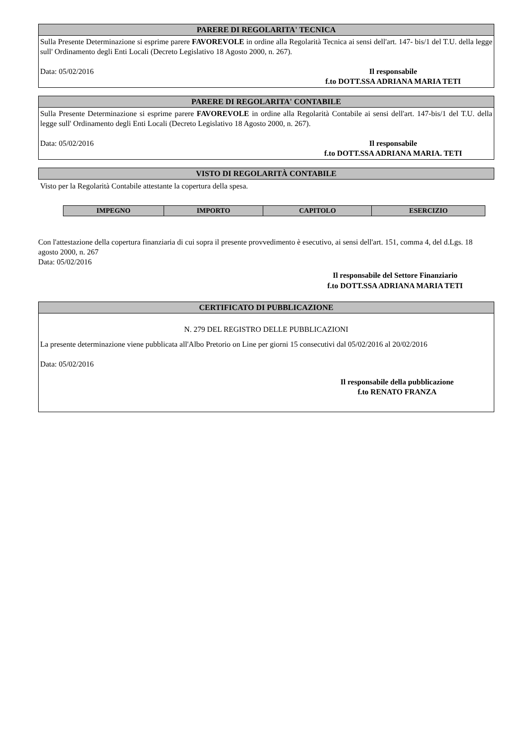PARERE DI REGOLARITA' TECNICA
Sulla Presente Determinazione si esprime parere FAVOREVOLE in ordine alla Regolarità Tecnica ai sensi dell'art. 147- bis/1 del T.U. della legge sull' Ordinamento degli Enti Locali (Decreto Legislativo 18 Agosto 2000, n. 267).
Data: 05/02/2016 Il responsabile
f.to DOTT.SSA ADRIANA MARIA TETI
PARERE DI REGOLARITA' CONTABILE
Sulla Presente Determinazione si esprime parere FAVOREVOLE in ordine alla Regolarità Contabile ai sensi dell'art. 147-bis/1 del T.U. della legge sull' Ordinamento degli Enti Locali (Decreto Legislativo 18 Agosto 2000, n. 267).
Data: 05/02/2016 Il responsabile
f.to DOTT.SSA ADRIANA MARIA. TETI
VISTO DI REGOLARITÀ CONTABILE
Visto per la Regolarità Contabile attestante la copertura della spesa.
| IMPEGNO | IMPORTO | CAPITOLO | ESERCIZIO |
| --- | --- | --- | --- |
Con l'attestazione della copertura finanziaria di cui sopra il presente provvedimento è esecutivo, ai sensi dell'art. 151, comma 4, del d.Lgs. 18 agosto 2000, n. 267
Data: 05/02/2016
Il responsabile del Settore Finanziario
f.to DOTT.SSA ADRIANA MARIA TETI
CERTIFICATO DI PUBBLICAZIONE
N. 279 DEL REGISTRO DELLE PUBBLICAZIONI
La presente determinazione viene pubblicata all'Albo Pretorio on Line per giorni 15 consecutivi dal 05/02/2016 al 20/02/2016
Data: 05/02/2016
Il responsabile della pubblicazione
f.to RENATO FRANZA